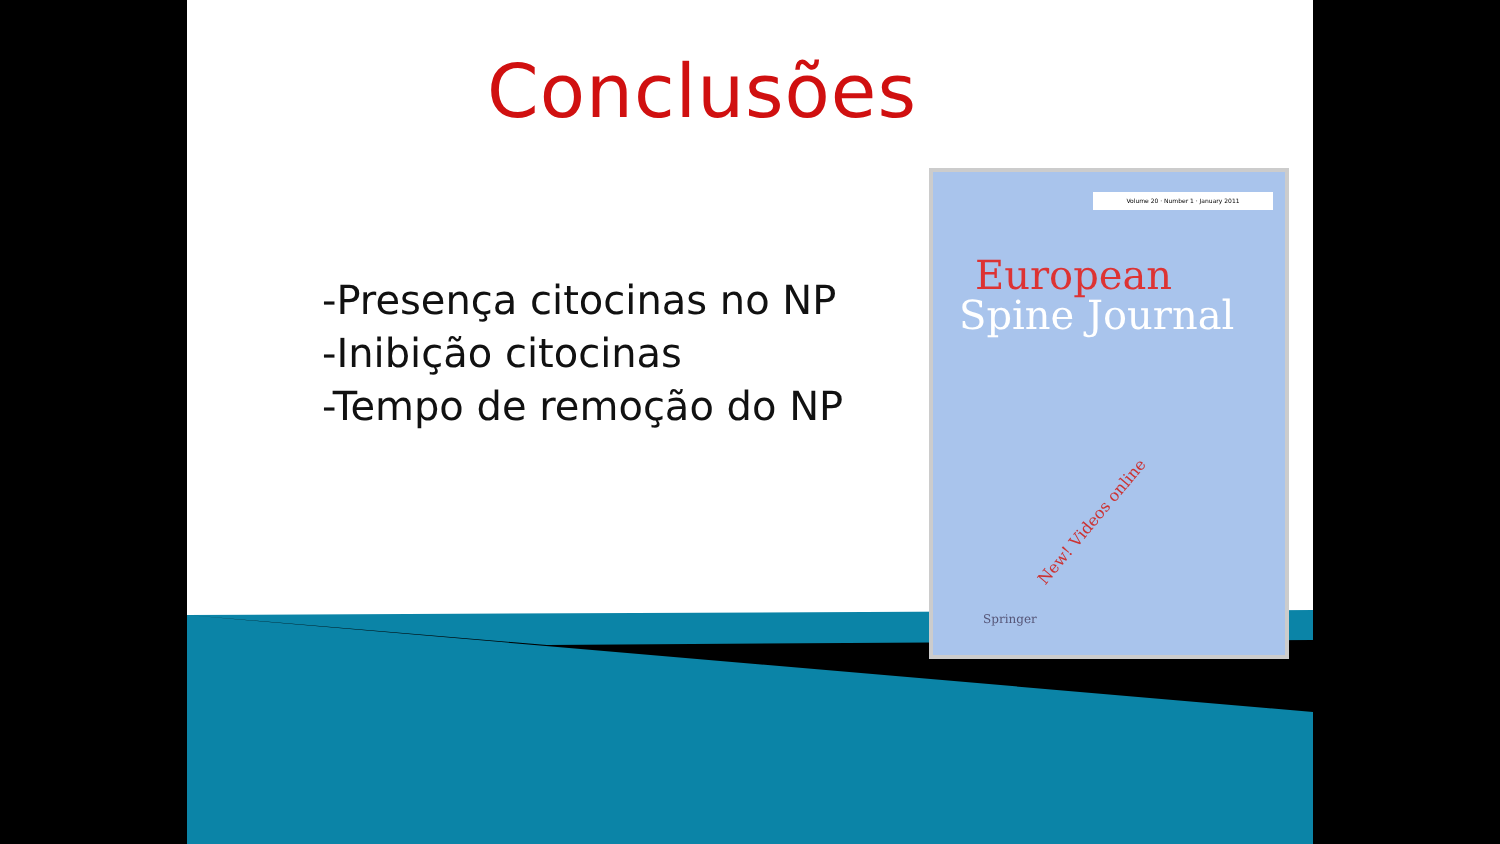Conclusões
-Presença citocinas no NP
-Inibição citocinas
-Tempo de remoção do NP
Volume 20 · Number 1 · January 2011
European
Spine Journal
New! Videos online
Springer